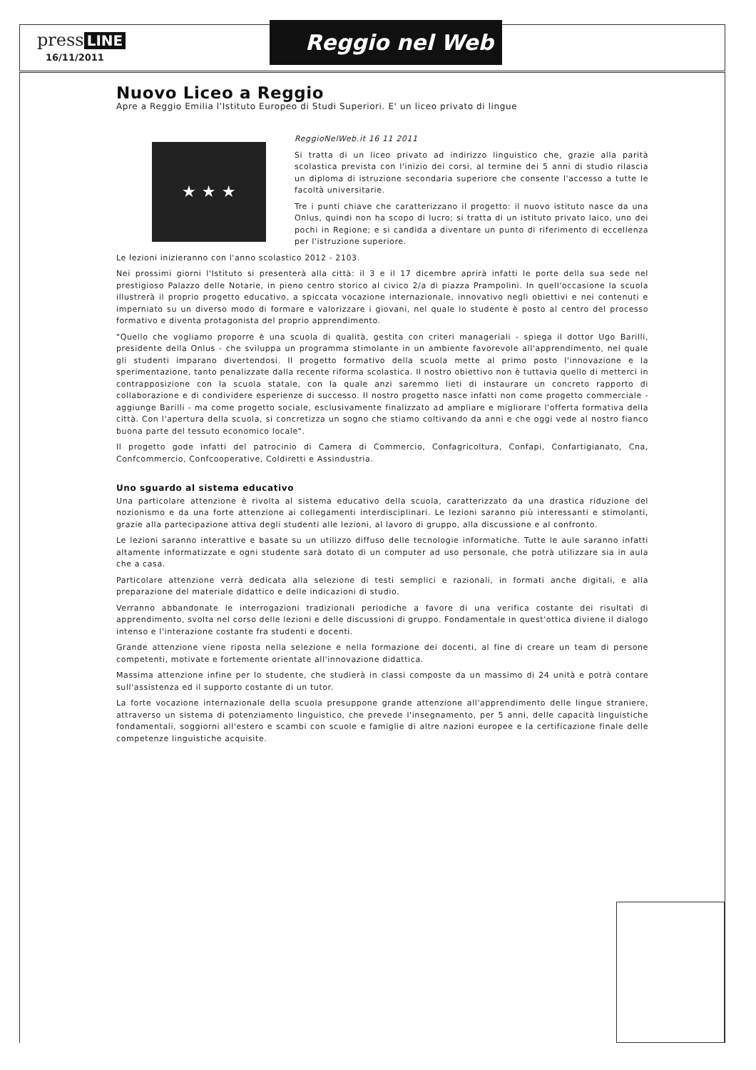press LINE
16/11/2011
Reggio nel Web
Nuovo Liceo a Reggio
Apre a Reggio Emilia l'Istituto Europeo di Studi Superiori. E' un liceo privato di lingue
★ ★ ★
ReggioNelWeb.it 16 11 2011
Si tratta di un liceo privato ad indirizzo linguistico che, grazie alla parità scolastica prevista con l'inizio dei corsi, al termine dei 5 anni di studio rilascia un diploma di istruzione secondaria superiore che consente l'accesso a tutte le facoltà universitarie.
Tre i punti chiave che caratterizzano il progetto: il nuovo istituto nasce da una Onlus, quindi non ha scopo di lucro; si tratta di un istituto privato laico, uno dei pochi in Regione; e si candida a diventare un punto di riferimento di eccellenza per l'istruzione superiore.
Le lezioni inizieranno con l'anno scolastico 2012 - 2103.
Nei prossimi giorni l'Istituto si presenterà alla città: il 3 e il 17 dicembre aprirà infatti le porte della sua sede nel prestigioso Palazzo delle Notarie, in pieno centro storico al civico 2/a di piazza Prampolini. In quell'occasione la scuola illustrerà il proprio progetto educativo, a spiccata vocazione internazionale, innovativo negli obiettivi e nei contenuti e imperniato su un diverso modo di formare e valorizzare i giovani, nel quale lo studente è posto al centro del processo formativo e diventa protagonista del proprio apprendimento.
"Quello che vogliamo proporre è una scuola di qualità, gestita con criteri manageriali - spiega il dottor Ugo Barilli, presidente della Onlus - che sviluppa un programma stimolante in un ambiente favorevole all'apprendimento, nel quale gli studenti imparano divertendosi. Il progetto formativo della scuola mette al primo posto l'innovazione e la sperimentazione, tanto penalizzate dalla recente riforma scolastica. Il nostro obiettivo non è tuttavia quello di metterci in contrapposizione con la scuola statale, con la quale anzi saremmo lieti di instaurare un concreto rapporto di collaborazione e di condividere esperienze di successo. Il nostro progetto nasce infatti non come progetto commerciale - aggiunge Barilli - ma come progetto sociale, esclusivamente finalizzato ad ampliare e migliorare l'offerta formativa della città. Con l'apertura della scuola, si concretizza un sogno che stiamo coltivando da anni e che oggi vede al nostro fianco buona parte del tessuto economico locale".
Il progetto gode infatti del patrocinio di Camera di Commercio, Confagricoltura, Confapi, Confartigianato, Cna, Confcommercio, Confcooperative, Coldiretti e Assindustria.
Uno sguardo al sistema educativo
Una particolare attenzione è rivolta al sistema educativo della scuola, caratterizzato da una drastica riduzione del nozionismo e da una forte attenzione ai collegamenti interdisciplinari. Le lezioni saranno più interessanti e stimolanti, grazie alla partecipazione attiva degli studenti alle lezioni, al lavoro di gruppo, alla discussione e al confronto.
Le lezioni saranno interattive e basate su un utilizzo diffuso delle tecnologie informatiche. Tutte le aule saranno infatti altamente informatizzate e ogni studente sarà dotato di un computer ad uso personale, che potrà utilizzare sia in aula che a casa.
Particolare attenzione verrà dedicata alla selezione di testi semplici e razionali, in formati anche digitali, e alla preparazione del materiale didattico e delle indicazioni di studio.
Verranno abbandonate le interrogazioni tradizionali periodiche a favore di una verifica costante dei risultati di apprendimento, svolta nel corso delle lezioni e delle discussioni di gruppo. Fondamentale in quest'ottica diviene il dialogo intenso e l'interazione costante fra studenti e docenti.
Grande attenzione viene riposta nella selezione e nella formazione dei docenti, al fine di creare un team di persone competenti, motivate e fortemente orientate all'innovazione didattica.
Massima attenzione infine per lo studente, che studierà in classi composte da un massimo di 24 unità e potrà contare sull'assistenza ed il supporto costante di un tutor.
La forte vocazione internazionale della scuola presuppone grande attenzione all'apprendimento delle lingue straniere, attraverso un sistema di potenziamento linguistico, che prevede l'insegnamento, per 5 anni, delle capacità linguistiche fondamentali, soggiorni all'estero e scambi con scuole e famiglie di altre nazioni europee e la certificazione finale delle competenze linguistiche acquisite.